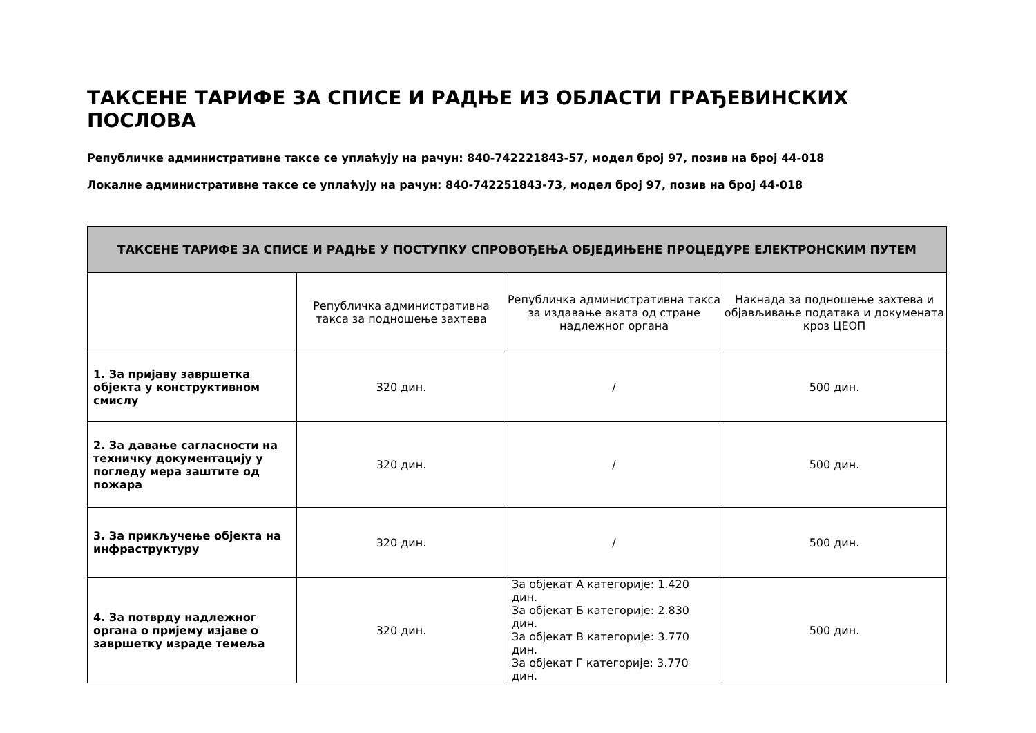ТАКСЕНЕ ТАРИФЕ ЗА СПИСЕ И РАДЊЕ ИЗ ОБЛАСТИ ГРАЂЕВИНСКИХ ПОСЛОВА
Републичке административне таксе се уплаћују на рачун: 840-742221843-57, модел број 97, позив на број 44-018
Локалне административне таксе се уплаћују на рачун: 840-742251843-73, модел број 97, позив на број 44-018
| ТАКСЕНЕ ТАРИФЕ ЗА СПИСЕ И РАДЊЕ У ПОСТУПКУ СПРОВОЂЕЊА ОБЈЕДИЊЕНЕ ПРОЦЕДУРЕ ЕЛЕКТРОНСКИМ ПУТЕМ | | | |
| --- | --- | --- | --- |
| | Републичка административна такса за подношење захтева | Републичка административна такса за издавање аката од стране надлежног органа | Накнада за подношење захтева и објављивање података и докумената кроз ЦЕОП |
| 1. За пријаву завршетка објекта у конструктивном смислу | 320 дин. | / | 500 дин. |
| 2. За давање сагласности на техничку документацију у погледу мера заштите од пожара | 320 дин. | / | 500 дин. |
| 3. За прикључење објекта на инфраструктуру | 320 дин. | / | 500 дин. |
| 4. За потврду надлежног органа о пријему изјаве о завршетку израде темеља | 320 дин. | За објекат А категорије: 1.420 дин. За објекат Б категорије: 2.830 дин. За објекат В категорије: 3.770 дин. За објекат Г категорије: 3.770 дин. | 500 дин. |